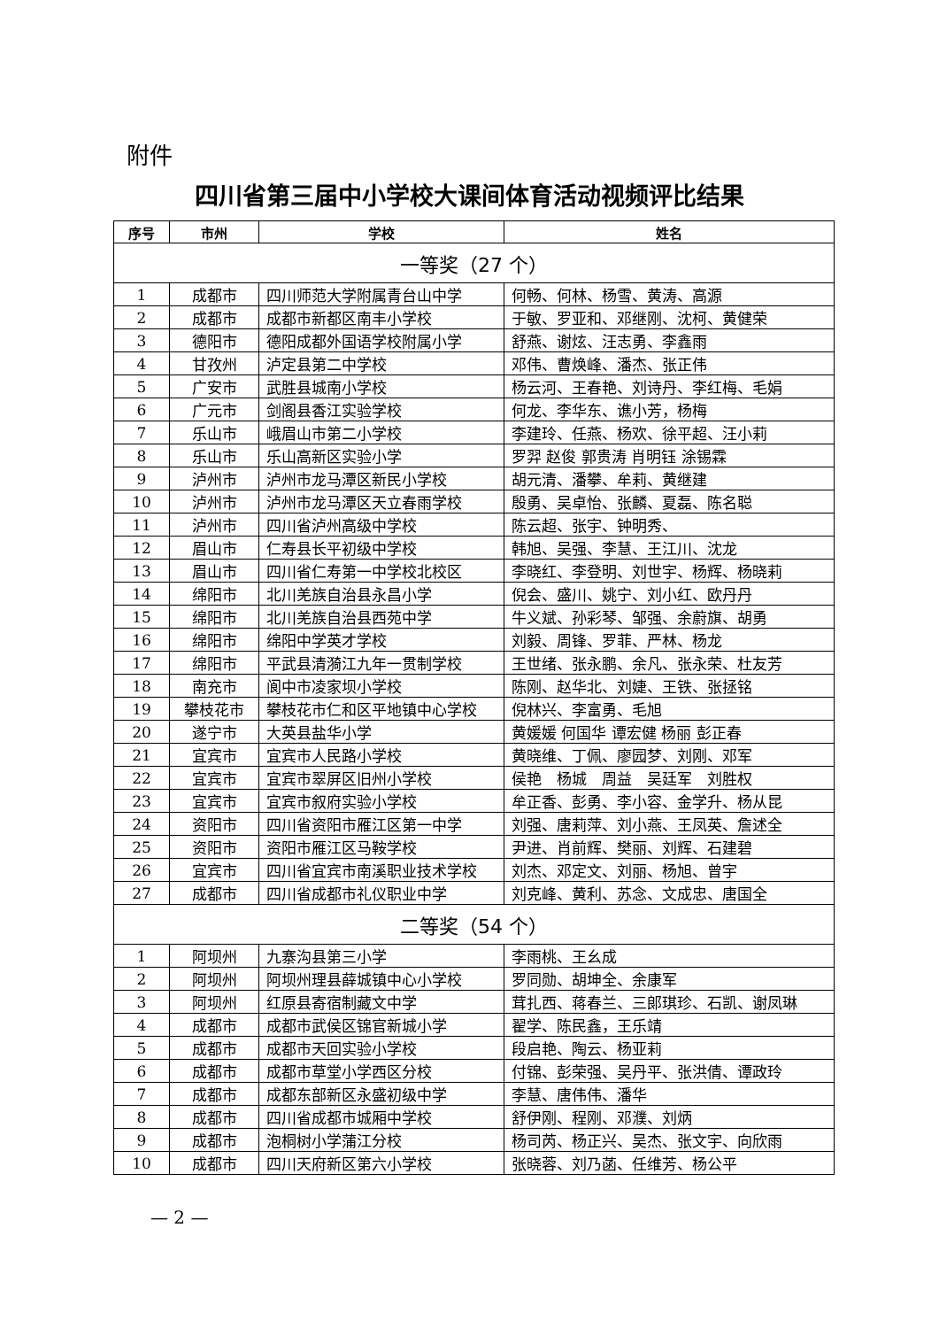附件
四川省第三届中小学校大课间体育活动视频评比结果
| 序号 | 市州 | 学校 | 姓名 |
| --- | --- | --- | --- |
| 一等奖（27 个） | | | |
| 1 | 成都市 | 四川师范大学附属青台山中学 | 何畅、何林、杨雪、黄涛、高源 |
| 2 | 成都市 | 成都市新都区南丰小学校 | 于敏、罗亚和、邓继刚、沈柯、黄健荣 |
| 3 | 德阳市 | 德阳成都外国语学校附属小学 | 舒燕、谢炫、汪志勇、李鑫雨 |
| 4 | 甘孜州 | 泸定县第二中学校 | 邓伟、曹焕峰、潘杰、张正伟 |
| 5 | 广安市 | 武胜县城南小学校 | 杨云河、王春艳、刘诗丹、李红梅、毛娟 |
| 6 | 广元市 | 剑阁县香江实验学校 | 何龙、李华东、谯小芳，杨梅 |
| 7 | 乐山市 | 峨眉山市第二小学校 | 李建玲、任燕、杨欢、徐平超、汪小莉 |
| 8 | 乐山市 | 乐山高新区实验小学 | 罗羿 赵俊 郭贵涛 肖明钰 涂锡霖 |
| 9 | 泸州市 | 泸州市龙马潭区新民小学校 | 胡元清、潘攀、牟莉、黄继建 |
| 10 | 泸州市 | 泸州市龙马潭区天立春雨学校 | 殷勇、吴卓怡、张麟、夏磊、陈名聪 |
| 11 | 泸州市 | 四川省泸州高级中学校 | 陈云超、张宇、钟明秀、 |
| 12 | 眉山市 | 仁寿县长平初级中学校 | 韩旭、吴强、李慧、王江川、沈龙 |
| 13 | 眉山市 | 四川省仁寿第一中学校北校区 | 李晓红、李登明、刘世宇、杨辉、杨晓莉 |
| 14 | 绵阳市 | 北川羌族自治县永昌小学 | 倪会、盛川、姚宁、刘小红、欧丹丹 |
| 15 | 绵阳市 | 北川羌族自治县西苑中学 | 牛义斌、孙彩琴、邹强、余蔚旗、胡勇 |
| 16 | 绵阳市 | 绵阳中学英才学校 | 刘毅、周锋、罗菲、严林、杨龙 |
| 17 | 绵阳市 | 平武县清漪江九年一贯制学校 | 王世绪、张永鹏、余凡、张永荣、杜友芳 |
| 18 | 南充市 | 阆中市凌家坝小学校 | 陈刚、赵华北、刘婕、王铁、张拯铭 |
| 19 | 攀枝花市 | 攀枝花市仁和区平地镇中心学校 | 倪林兴、李富勇、毛旭 |
| 20 | 遂宁市 | 大英县盐华小学 | 黄媛媛 何国华 谭宏健 杨丽 彭正春 |
| 21 | 宜宾市 | 宜宾市人民路小学校 | 黄晓维、丁佩、廖园梦、刘刚、邓军 |
| 22 | 宜宾市 | 宜宾市翠屏区旧州小学校 | 侯艳 杨城 周益 吴廷军 刘胜权 |
| 23 | 宜宾市 | 宜宾市叙府实验小学校 | 牟正香、彭勇、李小容、金学升、杨从昆 |
| 24 | 资阳市 | 四川省资阳市雁江区第一中学 | 刘强、唐莉萍、刘小燕、王凤英、詹述全 |
| 25 | 资阳市 | 资阳市雁江区马鞍学校 | 尹进、肖前辉、樊丽、刘辉、石建碧 |
| 26 | 宜宾市 | 四川省宜宾市南溪职业技术学校 | 刘杰、邓定文、刘丽、杨旭、曾宇 |
| 27 | 成都市 | 四川省成都市礼仪职业中学 | 刘克峰、黄利、苏念、文成忠、唐国全 |
| 二等奖（54 个） | | | |
| 1 | 阿坝州 | 九寨沟县第三小学 | 李雨桃、王幺成 |
| 2 | 阿坝州 | 阿坝州理县薛城镇中心小学校 | 罗同勋、胡坤全、余康军 |
| 3 | 阿坝州 | 红原县寄宿制藏文中学 | 茸扎西、蒋春兰、三郎琪珍、石凯、谢凤琳 |
| 4 | 成都市 | 成都市武侯区锦官新城小学 | 翟学、陈民鑫，王乐靖 |
| 5 | 成都市 | 成都市天回实验小学校 | 段启艳、陶云、杨亚莉 |
| 6 | 成都市 | 成都市草堂小学西区分校 | 付锦、彭荣强、吴丹平、张洪倩、谭政玲 |
| 7 | 成都市 | 成都东部新区永盛初级中学 | 李慧、唐伟伟、潘华 |
| 8 | 成都市 | 四川省成都市城厢中学校 | 舒伊刚、程刚、邓濮、刘炳 |
| 9 | 成都市 | 泡桐树小学蒲江分校 | 杨司芮、杨正兴、吴杰、张文宇、向欣雨 |
| 10 | 成都市 | 四川天府新区第六小学校 | 张晓蓉、刘乃菡、任维芳、杨公平 |
— 2 —